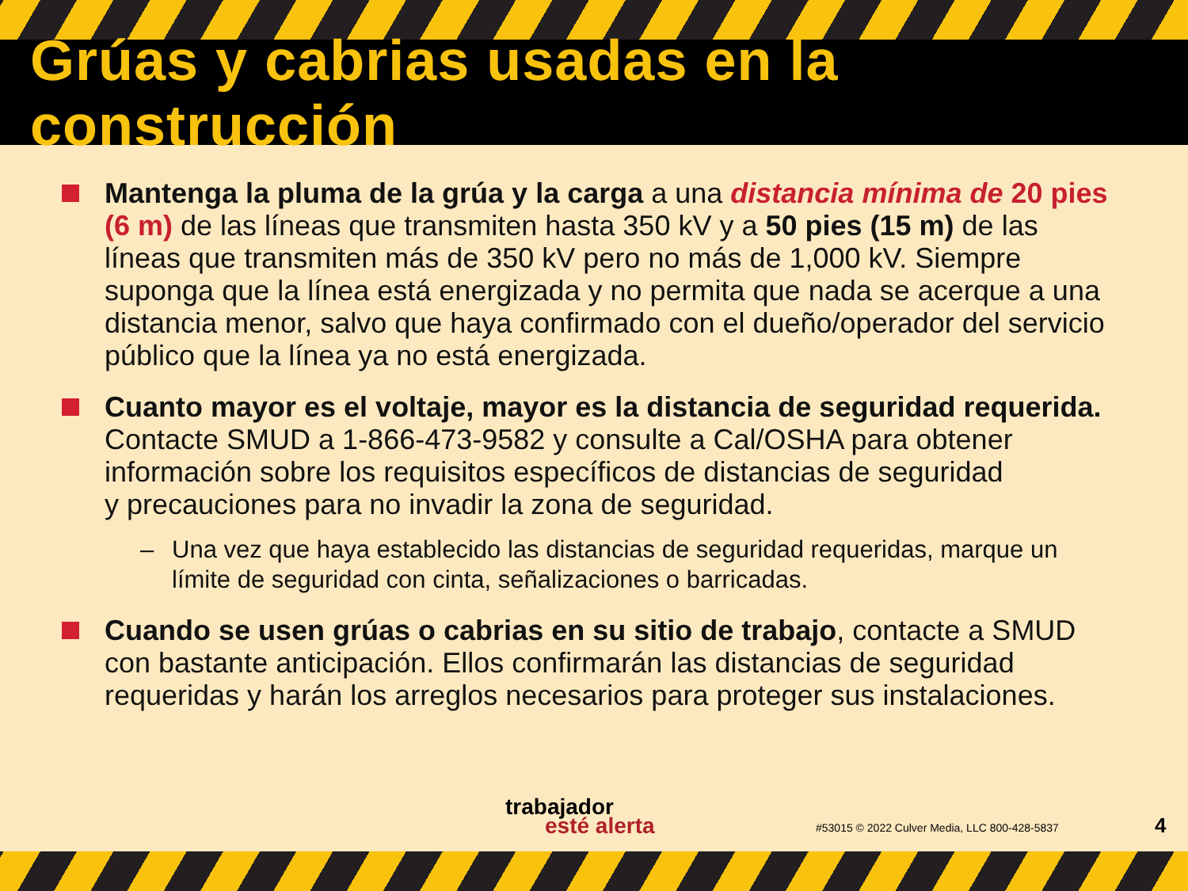Grúas y cabrias usadas en la construcción
Mantenga la pluma de la grúa y la carga a una distancia mínima de 20 pies (6 m) de las líneas que transmiten hasta 350 kV y a 50 pies (15 m) de las líneas que transmiten más de 350 kV pero no más de 1,000 kV. Siempre suponga que la línea está energizada y no permita que nada se acerque a una distancia menor, salvo que haya confirmado con el dueño/operador del servicio público que la línea ya no está energizada.
Cuanto mayor es el voltaje, mayor es la distancia de seguridad requerida. Contacte SMUD a 1-866-473-9582 y consulte a Cal/OSHA para obtener información sobre los requisitos específicos de distancias de seguridad
y precauciones para no invadir la zona de seguridad.
– Una vez que haya establecido las distancias de seguridad requeridas, marque un límite de seguridad con cinta, señalizaciones o barricadas.
Cuando se usen grúas o cabrias en su sitio de trabajo, contacte a SMUD con bastante anticipación. Ellos confirmarán las distancias de seguridad requeridas y harán los arreglos necesarios para proteger sus instalaciones.
trabajador
esté alerta
#53015 © 2022 Culver Media, LLC 800-428-5837
4